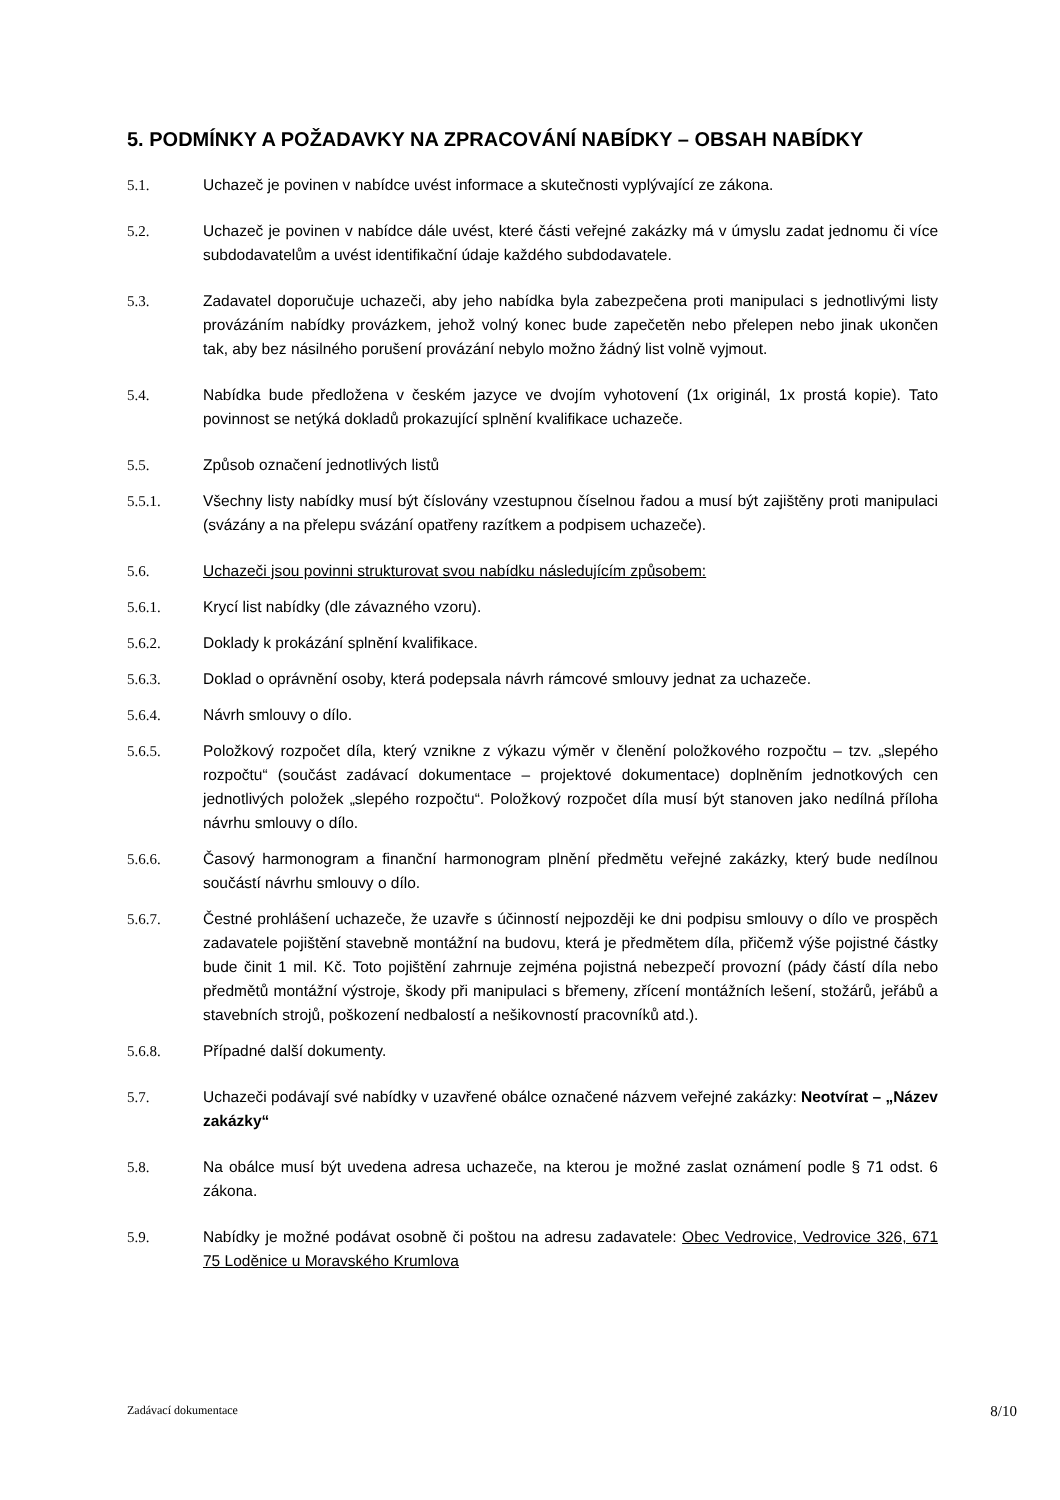5. PODMÍNKY A POŽADAVKY NA ZPRACOVÁNÍ NABÍDKY – OBSAH NABÍDKY
5.1. Uchazeč je povinen v nabídce uvést informace a skutečnosti vyplývající ze zákona.
5.2. Uchazeč je povinen v nabídce dále uvést, které části veřejné zakázky má v úmyslu zadat jednomu či více subdodavatelům a uvést identifikační údaje každého subdodavatele.
5.3. Zadavatel doporučuje uchazeči, aby jeho nabídka byla zabezpečena proti manipulaci s jednotlivými listy provázáním nabídky provázkem, jehož volný konec bude zapečetěn nebo přelepen nebo jinak ukončen tak, aby bez násilného porušení provázání nebylo možno žádný list volně vyjmout.
5.4. Nabídka bude předložena v českém jazyce ve dvojím vyhotovení (1x originál, 1x prostá kopie). Tato povinnost se netýká dokladů prokazující splnění kvalifikace uchazeče.
5.5. Způsob označení jednotlivých listů
5.5.1. Všechny listy nabídky musí být číslovány vzestupnou číselnou řadou a musí být zajištěny proti manipulaci (svázány a na přelepu svázání opatřeny razítkem a podpisem uchazeče).
5.6. Uchazeči jsou povinni strukturovat svou nabídku následujícím způsobem:
5.6.1. Krycí list nabídky (dle závazného vzoru).
5.6.2. Doklady k prokázání splnění kvalifikace.
5.6.3. Doklad o oprávnění osoby, která podepsala návrh rámcové smlouvy jednat za uchazeče.
5.6.4. Návrh smlouvy o dílo.
5.6.5. Položkový rozpočet díla, který vznikne z výkazu výměr v členění položkového rozpočtu – tzv. „slepého rozpočtu“ (součást zadávací dokumentace – projektové dokumentace) doplněním jednotkových cen jednotlivých položek „slepého rozpočtu“. Položkový rozpočet díla musí být stanoven jako nedílná příloha návrhu smlouvy o dílo.
5.6.6. Časový harmonogram a finanční harmonogram plnění předmětu veřejné zakázky, který bude nedílnou součástí návrhu smlouvy o dílo.
5.6.7. Čestné prohlášení uchazeče, že uzavře s účinností nejpozději ke dni podpisu smlouvy o dílo ve prospěch zadavatele pojištění stavebně montážní na budovu, která je předmětem díla, přičemž výše pojistné částky bude činit 1 mil. Kč. Toto pojištění zahrnuje zejména pojistná nebezpečí provozní (pády částí díla nebo předmětů montážní výstroje, škody při manipulaci s břemeny, zřícení montážních lešení, stožárů, jeřábů a stavebních strojů, poškození nedbalostí a nešikovností pracovníků atd.).
5.6.8. Případné další dokumenty.
5.7. Uchazeči podávají své nabídky v uzavřené obálce označené názvem veřejné zakázky: Neotvírat – „Název zakázky“
5.8. Na obálce musí být uvedena adresa uchazeče, na kterou je možné zaslat oznámení podle § 71 odst. 6 zákona.
5.9. Nabídky je možné podávat osobně či poštou na adresu zadavatele: Obec Vedrovice, Vedrovice 326, 671 75 Loděnice u Moravského Krumlova
Zadávací dokumentace 8/10